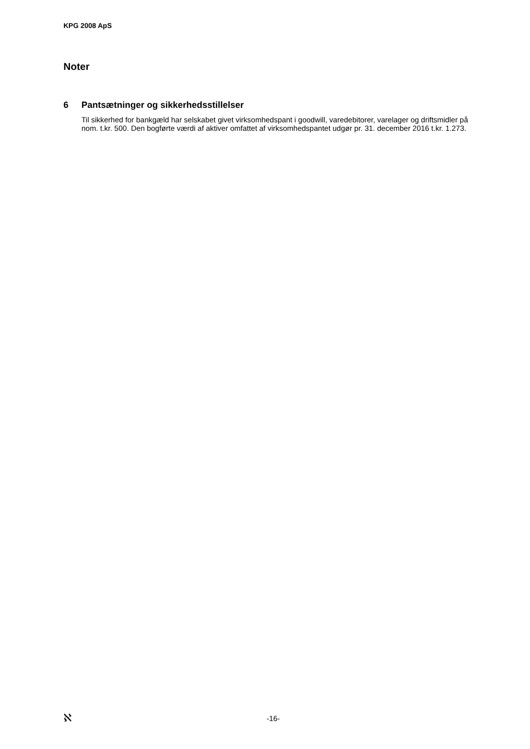KPG 2008 ApS
Noter
6 Pantsætninger og sikkerhedsstillelser
Til sikkerhed for bankgæld har selskabet givet virksomhedspant i goodwill, varedebitorer, varelager og driftsmidler på nom. t.kr. 500. Den bogførte værdi af aktiver omfattet af virksomhedspantet udgør pr. 31. december 2016 t.kr. 1.273.
ℵ
-16-